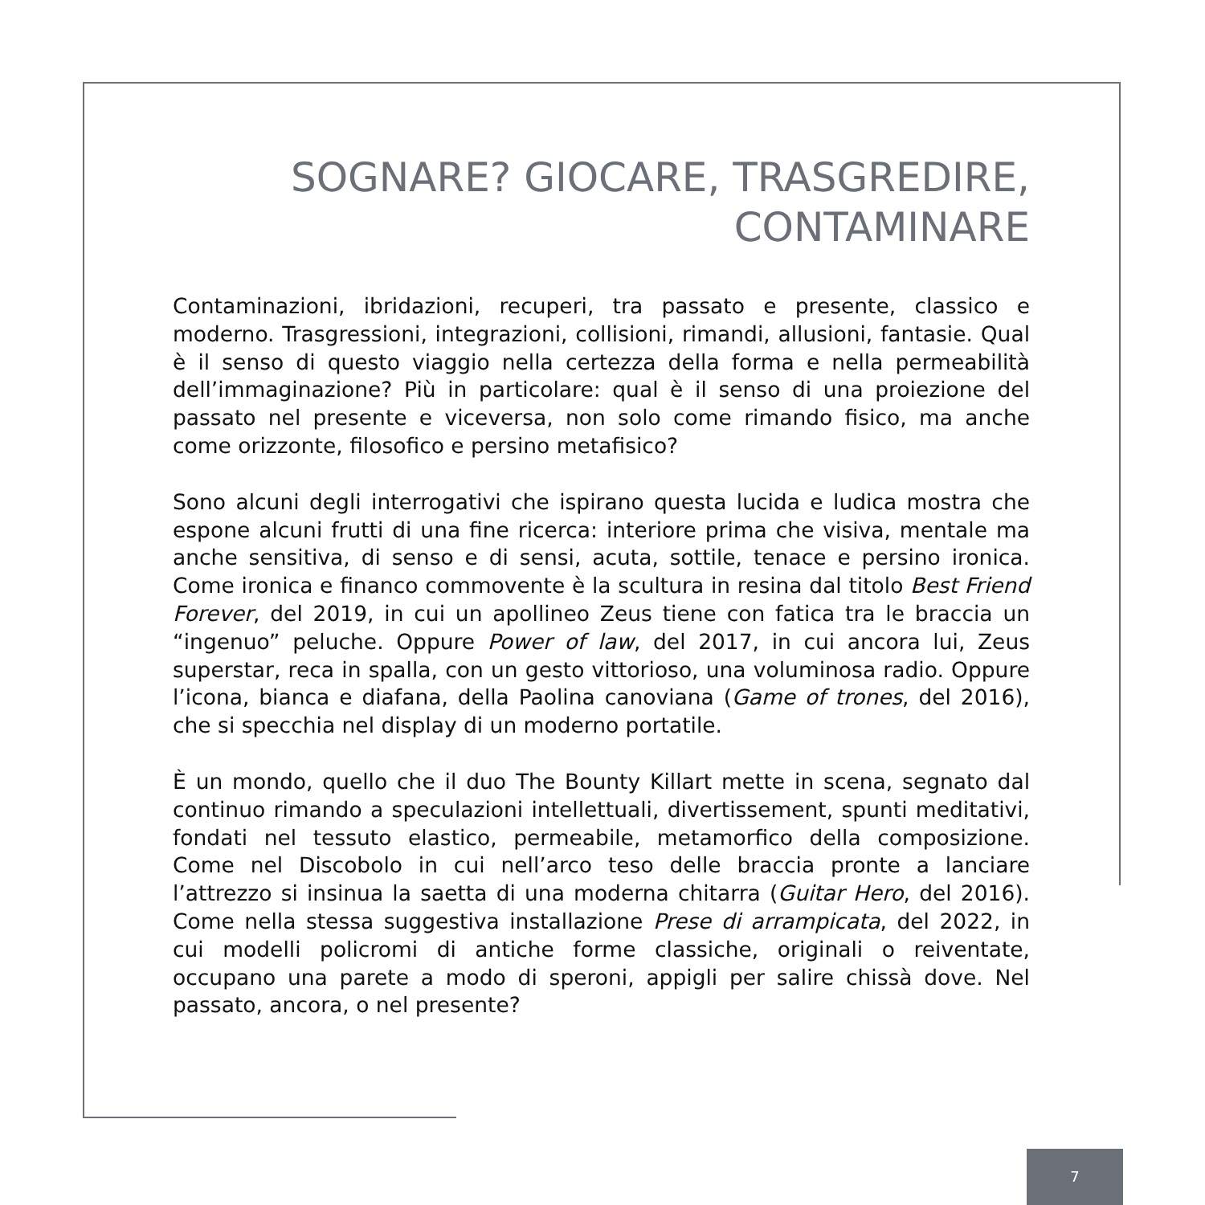SOGNARE? GIOCARE, TRASGREDIRE,
CONTAMINARE
Contaminazioni, ibridazioni, recuperi, tra passato e presente, classico e moderno. Trasgressioni, integrazioni, collisioni, rimandi, allusioni, fantasie. Qual è il senso di questo viaggio nella certezza della forma e nella permeabilità dell’immaginazione? Più in particolare: qual è il senso di una proiezione del passato nel presente e viceversa, non solo come rimando fisico, ma anche come orizzonte, filosofico e persino metafisico?
Sono alcuni degli interrogativi che ispirano questa lucida e ludica mostra che espone alcuni frutti di una fine ricerca: interiore prima che visiva, mentale ma anche sensitiva, di senso e di sensi, acuta, sottile, tenace e persino ironica. Come ironica e financo commovente è la scultura in resina dal titolo Best Friend Forever, del 2019, in cui un apollineo Zeus tiene con fatica tra le braccia un “ingenuo” peluche. Oppure Power of law, del 2017, in cui ancora lui, Zeus superstar, reca in spalla, con un gesto vittorioso, una voluminosa radio. Oppure l’icona, bianca e diafana, della Paolina canoviana (Game of trones, del 2016), che si specchia nel display di un moderno portatile.
È un mondo, quello che il duo The Bounty Killart mette in scena, segnato dal continuo rimando a speculazioni intellettuali, divertissement, spunti meditativi, fondati nel tessuto elastico, permeabile, metamorfico della composizione. Come nel Discobolo in cui nell’arco teso delle braccia pronte a lanciare l’attrezzo si insinua la saetta di una moderna chitarra (Guitar Hero, del 2016). Come nella stessa suggestiva installazione Prese di arrampicata, del 2022, in cui modelli policromi di antiche forme classiche, originali o reiventate, occupano una parete a modo di speroni, appigli per salire chissà dove. Nel passato, ancora, o nel presente?
7